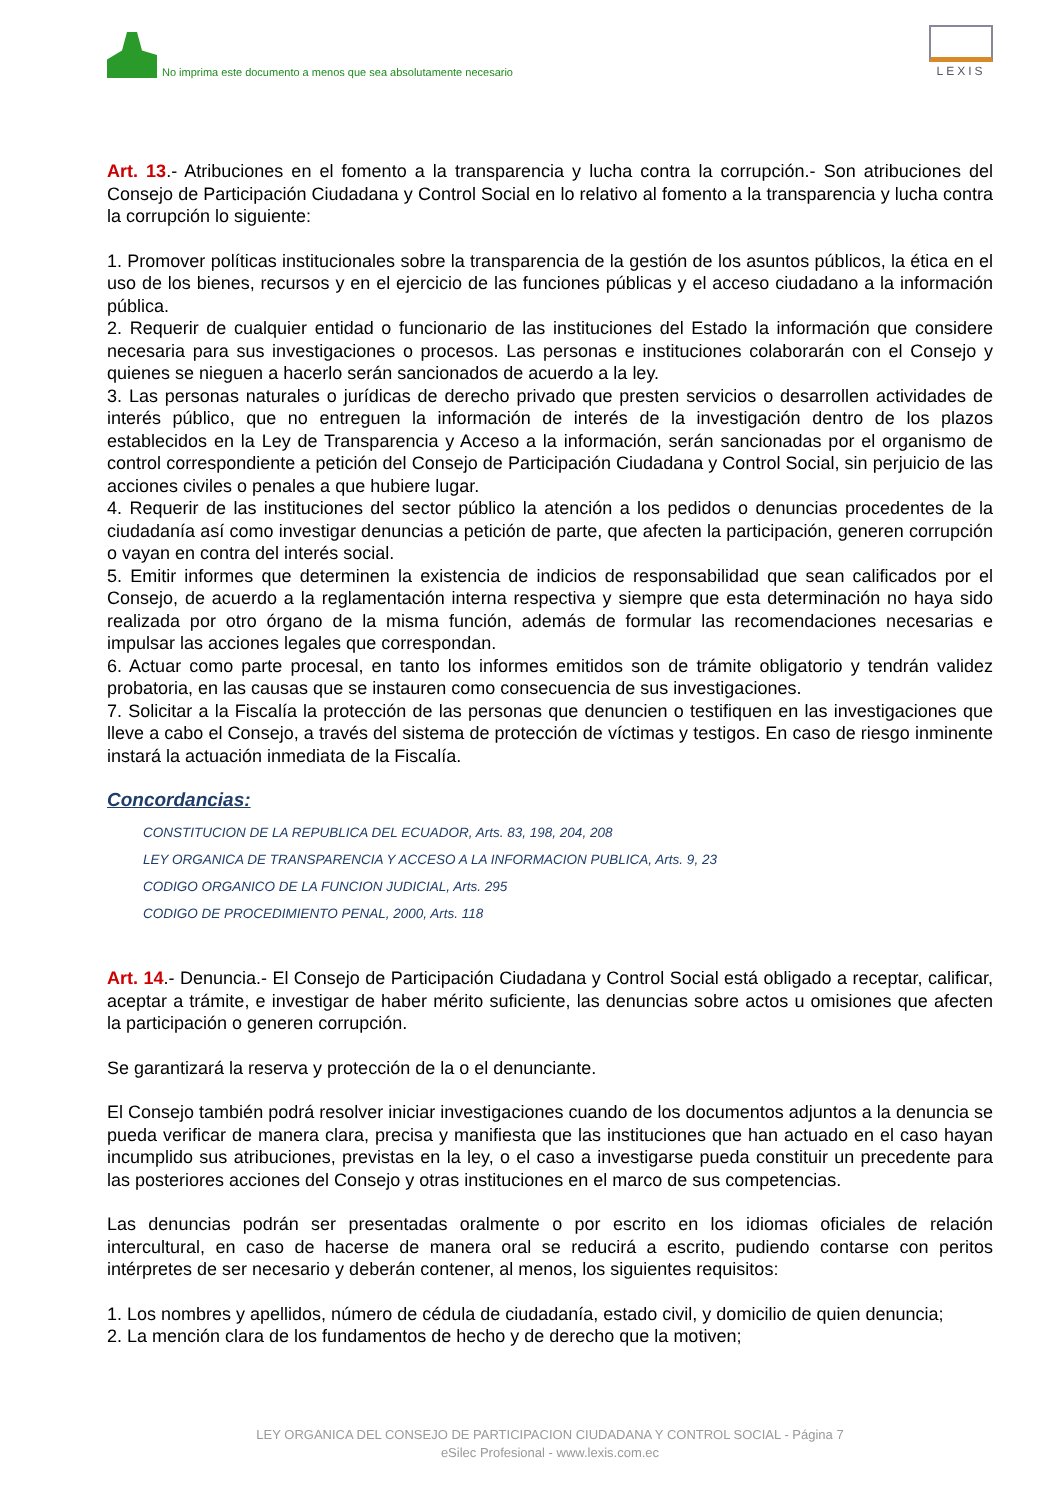No imprima este documento a menos que sea absolutamente necesario
LEXIS
Art. 13.- Atribuciones en el fomento a la transparencia y lucha contra la corrupción.- Son atribuciones del Consejo de Participación Ciudadana y Control Social en lo relativo al fomento a la transparencia y lucha contra la corrupción lo siguiente:
1. Promover políticas institucionales sobre la transparencia de la gestión de los asuntos públicos, la ética en el uso de los bienes, recursos y en el ejercicio de las funciones públicas y el acceso ciudadano a la información pública.
2. Requerir de cualquier entidad o funcionario de las instituciones del Estado la información que considere necesaria para sus investigaciones o procesos. Las personas e instituciones colaborarán con el Consejo y quienes se nieguen a hacerlo serán sancionados de acuerdo a la ley.
3. Las personas naturales o jurídicas de derecho privado que presten servicios o desarrollen actividades de interés público, que no entreguen la información de interés de la investigación dentro de los plazos establecidos en la Ley de Transparencia y Acceso a la información, serán sancionadas por el organismo de control correspondiente a petición del Consejo de Participación Ciudadana y Control Social, sin perjuicio de las acciones civiles o penales a que hubiere lugar.
4. Requerir de las instituciones del sector público la atención a los pedidos o denuncias procedentes de la ciudadanía así como investigar denuncias a petición de parte, que afecten la participación, generen corrupción o vayan en contra del interés social.
5. Emitir informes que determinen la existencia de indicios de responsabilidad que sean calificados por el Consejo, de acuerdo a la reglamentación interna respectiva y siempre que esta determinación no haya sido realizada por otro órgano de la misma función, además de formular las recomendaciones necesarias e impulsar las acciones legales que correspondan.
6. Actuar como parte procesal, en tanto los informes emitidos son de trámite obligatorio y tendrán validez probatoria, en las causas que se instauren como consecuencia de sus investigaciones.
7. Solicitar a la Fiscalía la protección de las personas que denuncien o testifiquen en las investigaciones que lleve a cabo el Consejo, a través del sistema de protección de víctimas y testigos. En caso de riesgo inminente instará la actuación inmediata de la Fiscalía.
Concordancias:
CONSTITUCION DE LA REPUBLICA DEL ECUADOR, Arts. 83, 198, 204, 208
LEY ORGANICA DE TRANSPARENCIA Y ACCESO A LA INFORMACION PUBLICA, Arts. 9, 23
CODIGO ORGANICO DE LA FUNCION JUDICIAL, Arts. 295
CODIGO DE PROCEDIMIENTO PENAL, 2000, Arts. 118
Art. 14.- Denuncia.- El Consejo de Participación Ciudadana y Control Social está obligado a receptar, calificar, aceptar a trámite, e investigar de haber mérito suficiente, las denuncias sobre actos u omisiones que afecten la participación o generen corrupción.
Se garantizará la reserva y protección de la o el denunciante.
El Consejo también podrá resolver iniciar investigaciones cuando de los documentos adjuntos a la denuncia se pueda verificar de manera clara, precisa y manifiesta que las instituciones que han actuado en el caso hayan incumplido sus atribuciones, previstas en la ley, o el caso a investigarse pueda constituir un precedente para las posteriores acciones del Consejo y otras instituciones en el marco de sus competencias.
Las denuncias podrán ser presentadas oralmente o por escrito en los idiomas oficiales de relación intercultural, en caso de hacerse de manera oral se reducirá a escrito, pudiendo contarse con peritos intérpretes de ser necesario y deberán contener, al menos, los siguientes requisitos:
1. Los nombres y apellidos, número de cédula de ciudadanía, estado civil, y domicilio de quien denuncia;
2. La mención clara de los fundamentos de hecho y de derecho que la motiven;
LEY ORGANICA DEL CONSEJO DE PARTICIPACION CIUDADANA Y CONTROL SOCIAL - Página 7
eSilec Profesional - www.lexis.com.ec